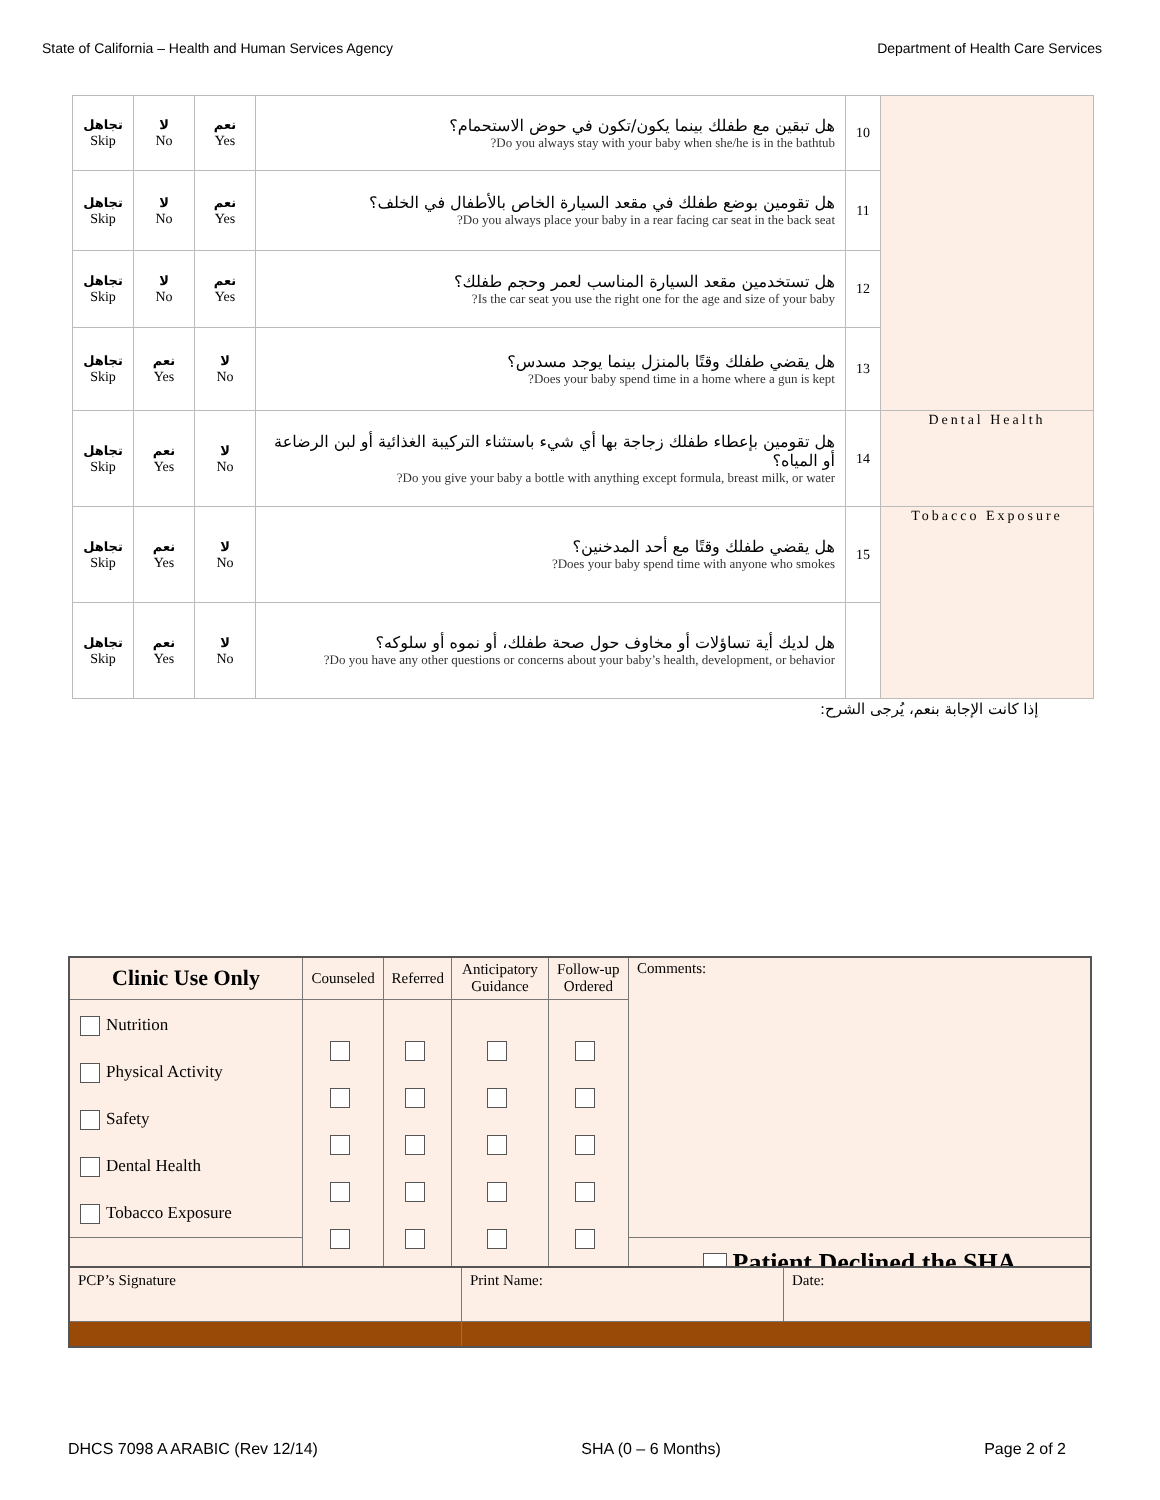State of California – Health and Human Services Agency Department of Health Care Services
| تجاهل Skip | لا No | نعم Yes | هل تبقين مع طفلك بينما يكون/تكون في حوض الاستحمام؟ Do you always stay with your baby when she/he is in the bathtub? | 10 | |
| تجاهل Skip | لا No | نعم Yes | هل تقومين بوضع طفلك في مقعد السيارة الخاص بالأطفال في الخلف؟ Do you always place your baby in a rear facing car seat in the back seat? | 11 | |
| تجاهل Skip | لا No | نعم Yes | هل تستخدمين مقعد السيارة المناسب لعمر وحجم طفلك؟ Is the car seat you use the right one for the age and size of your baby? | 12 | |
| تجاهل Skip | نعم Yes | لا No | هل يقضي طفلك وقتًا بالمنزل بينما يوجد مسدس؟ Does your baby spend time in a home where a gun is kept? | 13 | |
| تجاهل Skip | نعم Yes | لا No | هل تقومين بإعطاء طفلك زجاجة بها أي شيء باستثناء التركيبة الغذائية أو لبن الرضاعة أو المياه؟ Do you give your baby a bottle with anything except formula, breast milk, or water? | 14 | Dental Health |
| تجاهل Skip | نعم Yes | لا No | هل يقضي طفلك وقتًا مع أحد المدخنين؟ Does your baby spend time with anyone who smokes? | 15 | Tobacco Exposure |
| تجاهل Skip | نعم Yes | لا No | هل لديك أية تساؤلات أو مخاوف حول صحة طفلك، أو نموه أو سلوكه؟ Do you have any other questions or concerns about your baby’s health, development, or behavior? | | |
إذا كانت الإجابة بنعم، يُرجى الشرح:
| Clinic Use Only | Counseled | Referred | Anticipatory Guidance | Follow-up Ordered | Comments: |
| Nutrition Physical Activity Safety Dental Health Tobacco Exposure | | | | | |
| | | | | | Patient Declined the SHA |
| PCP’s Signature | Print Name: | Date: |
DHCS 7098 A ARABIC (Rev 12/14) SHA (0 – 6 Months) Page 2 of 2